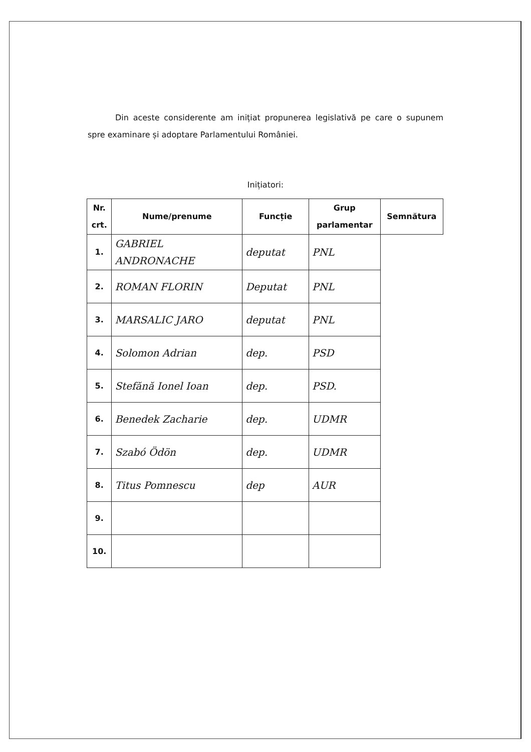Din aceste considerente am inițiat propunerea legislativă pe care o supunem spre examinare și adoptare Parlamentului României.
Inițiatori:
| Nr. crt. | Nume/prenume | Funcție | Grup parlamentar | Semnătura |
| --- | --- | --- | --- | --- |
| 1. | GABRIEL ANDRONACHE | deputat | PNL | |
| 2. | ROMAN FLORIN | Deputat | PNL | |
| 3. | MARSALIC JARO | deputat | PNL | |
| 4. | Solomon Adrian | dep. | PSD | |
| 5. | Stefănă Ionel Ioan | dep. | PSD. | |
| 6. | Benedek Zacharie | dep. | UDMR | |
| 7. | Szabó Ödön | dep. | UDMR | |
| 8. | Titus Pomnescu | dep | AUR | |
| 9. | | | | |
| 10. | | | | |